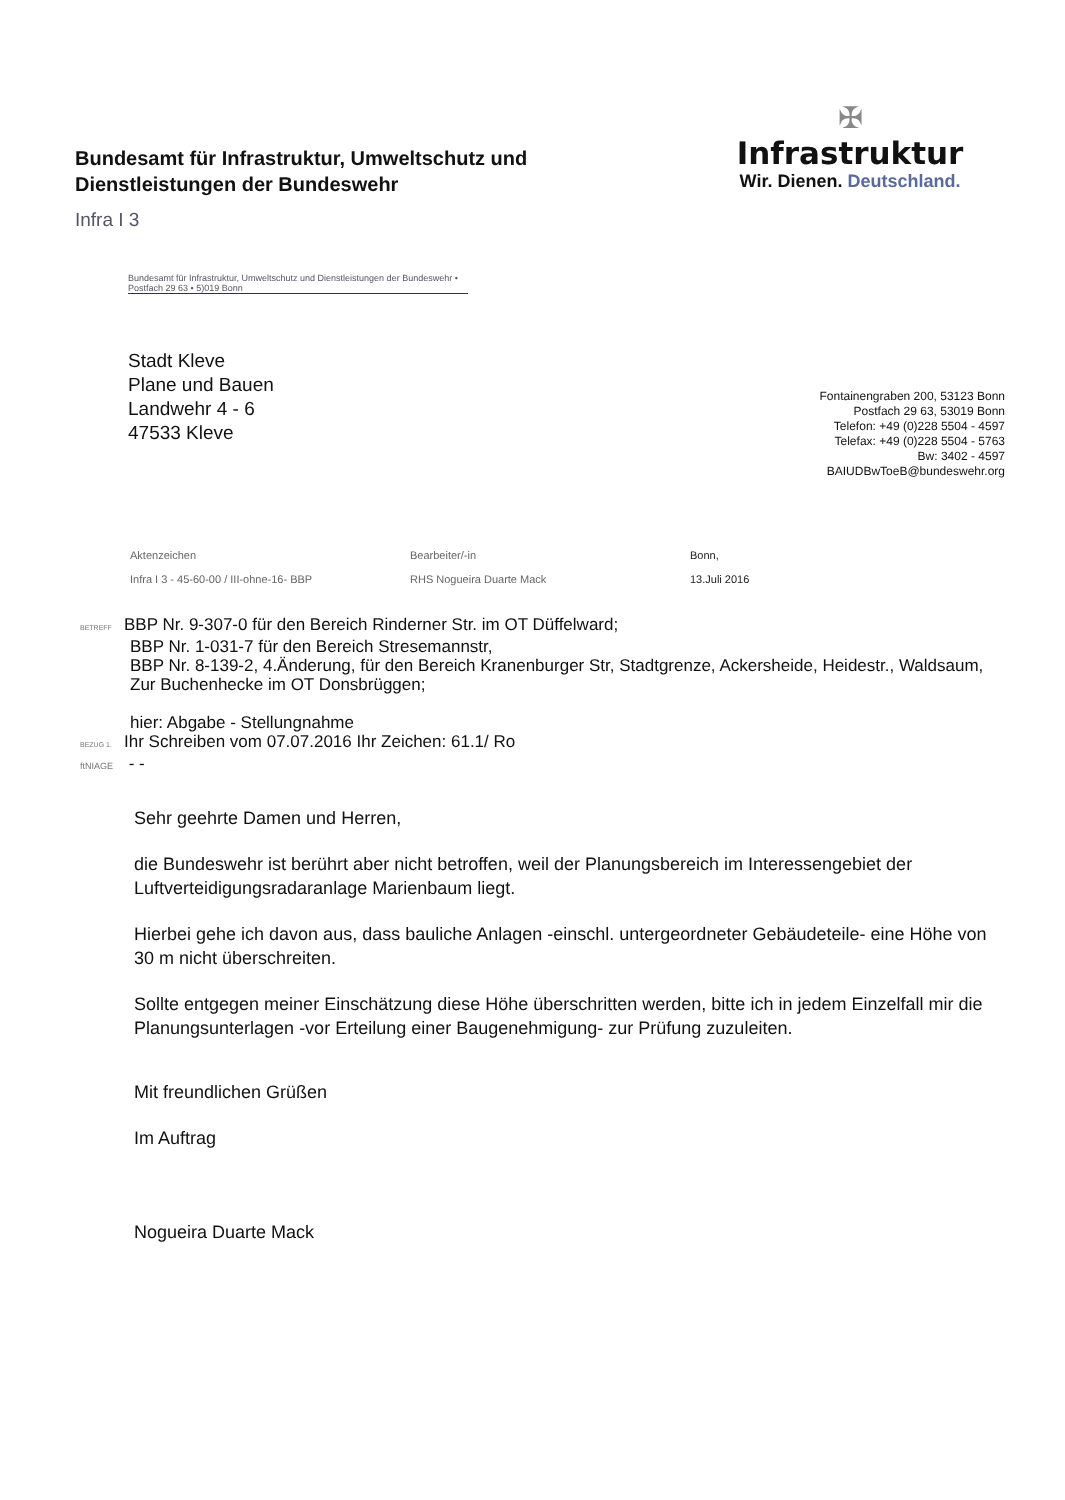Bundesamt für Infrastruktur, Umweltschutz und
Dienstleistungen der Bundeswehr
Infra I 3
✠
Infrastruktur
Wir. Dienen. Deutschland.
Bundesamt für Infrastruktur, Umweltschutz und Dienstleistungen der Bundeswehr • Postfach 29 63 • 5)019 Bonn
Stadt Kleve
Plane und Bauen
Landwehr 4 - 6
47533 Kleve
Fontainengraben 200, 53123 Bonn
Postfach 29 63, 53019 Bonn
Telefon: +49 (0)228 5504 - 4597
Telefax: +49 (0)228 5504 - 5763
Bw: 3402 - 4597
BAIUDBwToeB@bundeswehr.org
Aktenzeichen
Infra I 3 - 45-60-00 / III-ohne-16- BBP
Bearbeiter/-in
RHS Nogueira Duarte Mack
Bonn,
13.Juli 2016
BETREFF BBP Nr. 9-307-0 für den Bereich Rinderner Str. im OT Düffelward;
BBP Nr. 1-031-7 für den Bereich Stresemannstr,
BBP Nr. 8-139-2, 4.Änderung, für den Bereich Kranenburger Str, Stadtgrenze, Ackersheide, Heidestr., Waldsaum, Zur Buchenhecke im OT Donsbrüggen;
hier: Abgabe - Stellungnahme
BEZUG 1. Ihr Schreiben vom 07.07.2016 Ihr Zeichen: 61.1/ Ro
ftNIAGE - -
Sehr geehrte Damen und Herren,
die Bundeswehr ist berührt aber nicht betroffen, weil der Planungsbereich im Interessengebiet der Luftverteidigungsradaranlage Marienbaum liegt.
Hierbei gehe ich davon aus, dass bauliche Anlagen -einschl. untergeordneter Gebäudeteile- eine Höhe von 30 m nicht überschreiten.
Sollte entgegen meiner Einschätzung diese Höhe überschritten werden, bitte ich in jedem Einzelfall mir die Planungsunterlagen -vor Erteilung einer Baugenehmigung- zur Prüfung zuzuleiten.
Mit freundlichen Grüßen
Im Auftrag
Nogueira Duarte Mack